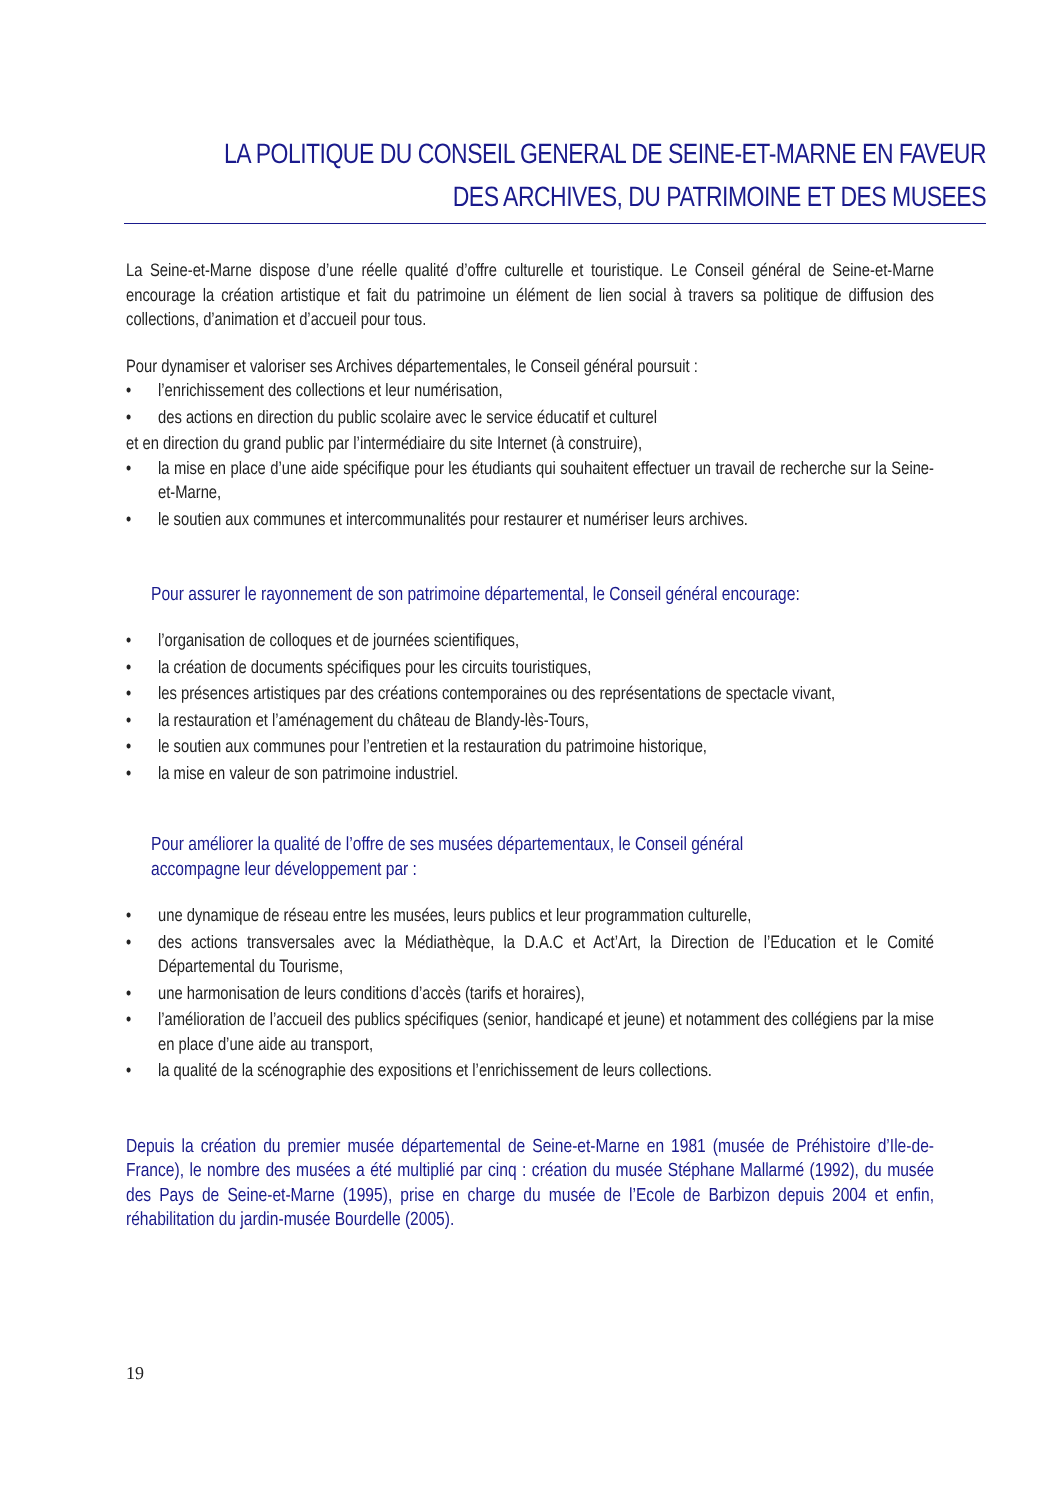LA POLITIQUE DU CONSEIL GENERAL DE SEINE-ET-MARNE EN FAVEUR
DES ARCHIVES, DU PATRIMOINE ET DES MUSEES
La Seine-et-Marne dispose d’une réelle qualité d’offre culturelle et touristique. Le Conseil général de Seine-et-Marne encourage la création artistique et fait du patrimoine un élément de lien social à travers sa politique de diffusion des collections, d’animation et d’accueil pour tous.
Pour dynamiser et valoriser ses Archives départementales, le Conseil général poursuit :
• l’enrichissement des collections et leur numérisation,
• des actions en direction du public scolaire avec le service éducatif et culturel
et en direction du grand public par l’intermédiaire du site Internet (à construire),
• la mise en place d’une aide spécifique pour les étudiants qui souhaitent effectuer un travail de recherche sur la Seine-et-Marne,
• le soutien aux communes et intercommunalités pour restaurer et numériser leurs archives.
Pour assurer le rayonnement de son patrimoine départemental, le Conseil général encourage:
• l’organisation de colloques et de journées scientifiques,
• la création de documents spécifiques pour les circuits touristiques,
• les présences artistiques par des créations contemporaines ou des représentations de spectacle vivant,
• la restauration et l’aménagement du château de Blandy-lès-Tours,
• le soutien aux communes pour l’entretien et la restauration du patrimoine historique,
• la mise en valeur de son patrimoine industriel.
Pour améliorer la qualité de l’offre de ses musées départementaux, le Conseil général
accompagne leur développement par :
• une dynamique de réseau entre les musées, leurs publics et leur programmation culturelle,
• des actions transversales avec la Médiathèque, la D.A.C et Act’Art, la Direction de l’Education et le Comité Départemental du Tourisme,
• une harmonisation de leurs conditions d’accès (tarifs et horaires),
• l’amélioration de l’accueil des publics spécifiques (senior, handicapé et jeune) et notamment des collégiens par la mise en place d’une aide au transport,
• la qualité de la scénographie des expositions et l’enrichissement de leurs collections.
Depuis la création du premier musée départemental de Seine-et-Marne en 1981 (musée de Préhistoire d’Ile-de-France), le nombre des musées a été multiplié par cinq : création du musée Stéphane Mallarmé (1992), du musée des Pays de Seine-et-Marne (1995), prise en charge du musée de l’Ecole de Barbizon depuis 2004 et enfin, réhabilitation du jardin-musée Bourdelle (2005).
19